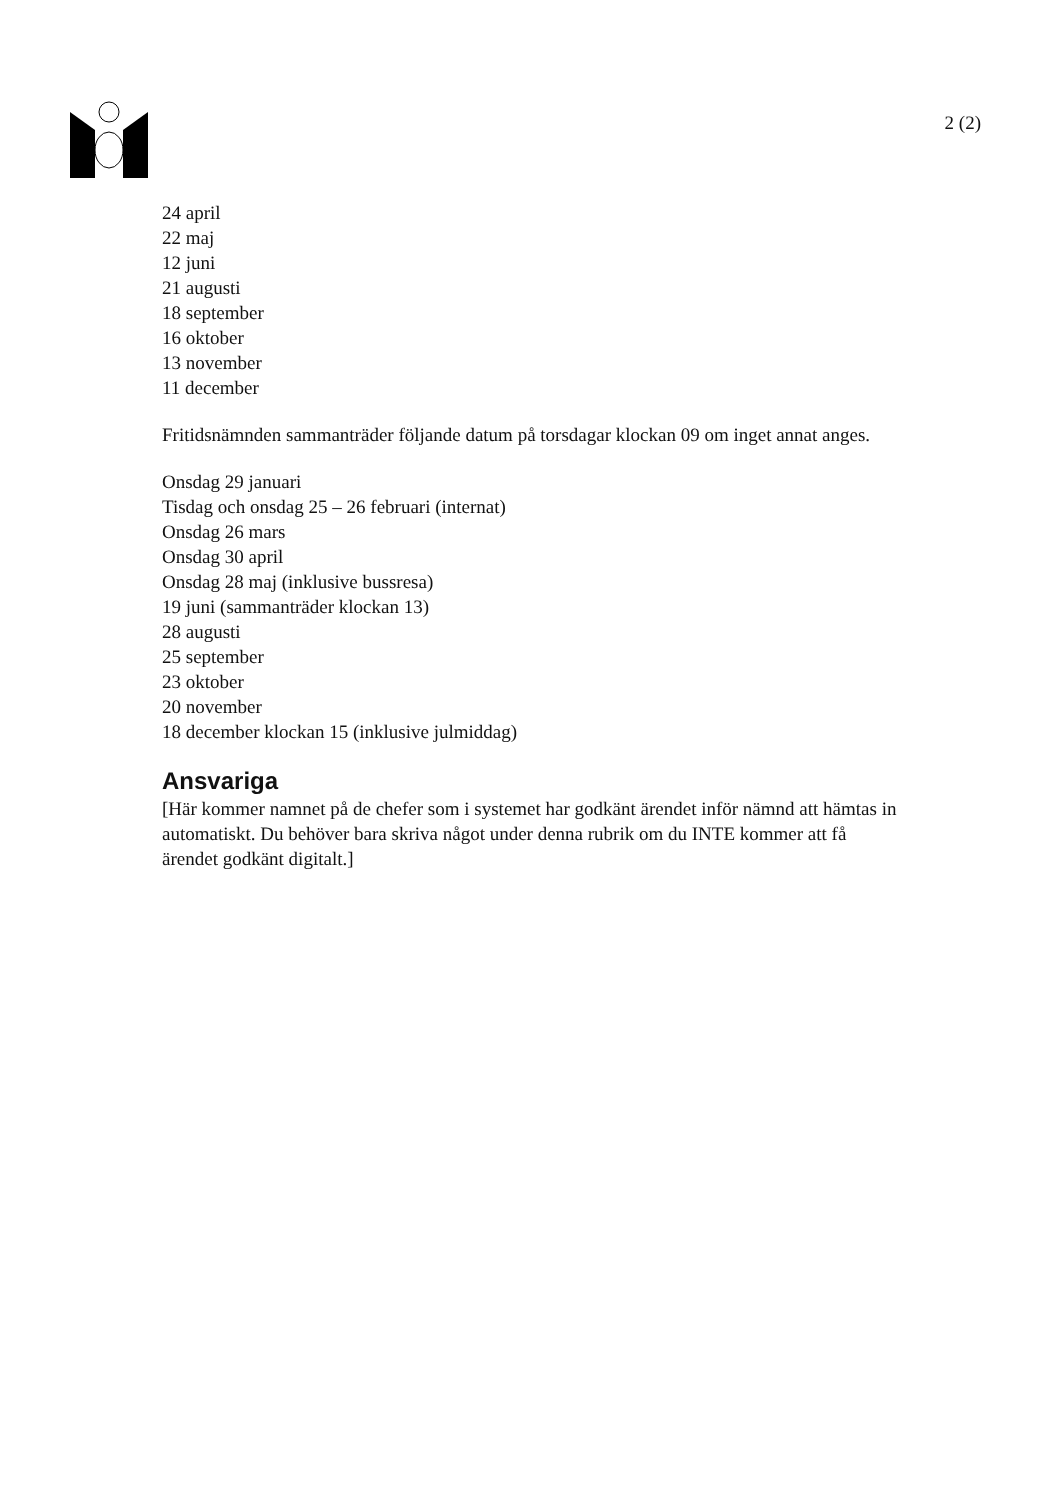2 (2)
24 april
22 maj
12 juni
21 augusti
18 september
16 oktober
13 november
11 december
Fritidsnämnden sammanträder följande datum på torsdagar klockan 09 om inget annat anges.
Onsdag 29 januari
Tisdag och onsdag 25 – 26 februari (internat)
Onsdag 26 mars
Onsdag 30 april
Onsdag 28 maj (inklusive bussresa)
19 juni (sammanträder klockan 13)
28 augusti
25 september
23 oktober
20 november
18 december klockan 15 (inklusive julmiddag)
Ansvariga
[Här kommer namnet på de chefer som i systemet har godkänt ärendet inför nämnd att hämtas in automatiskt. Du behöver bara skriva något under denna rubrik om du INTE kommer att få ärendet godkänt digitalt.]